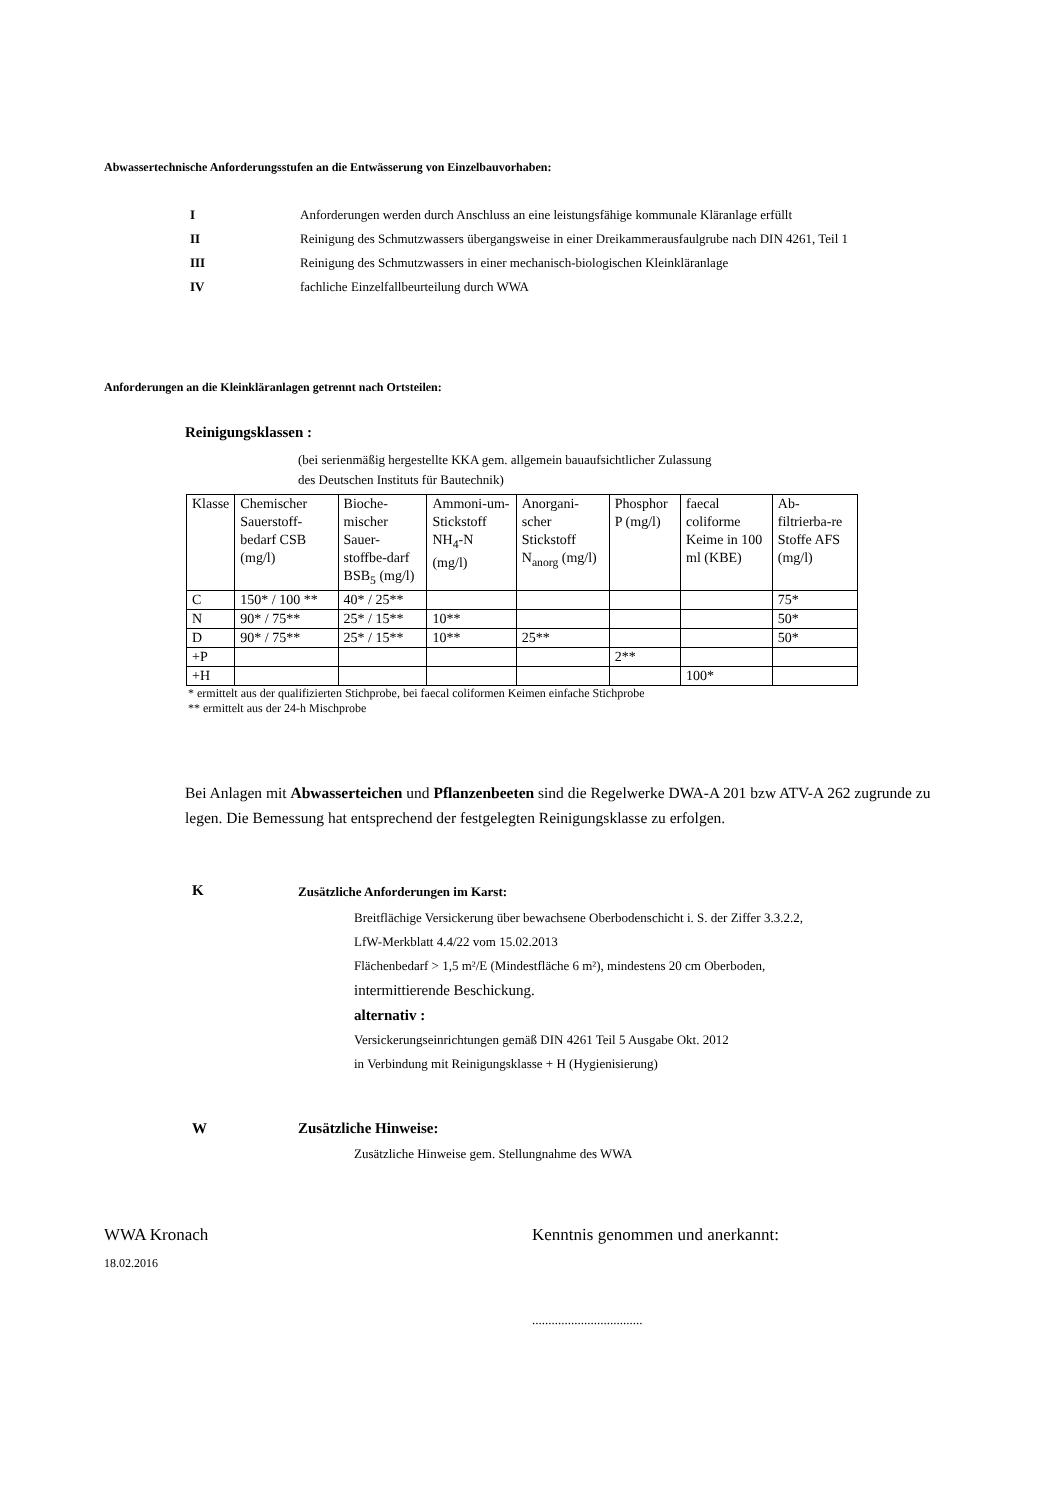Abwassertechnische Anforderungsstufen an die Entwässerung von Einzelbauvorhaben:
I Anforderungen werden durch Anschluss an eine leistungsfähige kommunale Kläranlage erfüllt
II Reinigung des Schmutzwassers übergangsweise in einer Dreikammerausfaulgrube nach DIN 4261, Teil 1
III Reinigung des Schmutzwassers in einer mechanisch-biologischen Kleinkläranlage
IV fachliche Einzelfallbeurteilung durch WWA
Anforderungen an die Kleinkläranlagen getrennt nach Ortsteilen:
Reinigungsklassen :
(bei serienmäßig hergestellte KKA gem. allgemein bauaufsichtlicher Zulassung
des Deutschen Instituts für Bautechnik)
| Klasse | Chemischer Sauerstoff-bedarf CSB (mg/l) | Bioche-mischer Sauer-stoffbe-darf BSB<sub>5</sub> (mg/l) | Ammoni-um-Stickstoff NH<sub>4</sub>-N (mg/l) | Anorgani-scher Stickstoff N<sub>anorg</sub> (mg/l) | Phosphor P (mg/l) | faecal coliforme Keime in 100 ml (KBE) | Ab-filtrierba-re Stoffe AFS (mg/l) |
| C | 150* / 100 ** | 40* / 25** | | | | | 75* |
| N | 90* / 75** | 25* / 15** | 10** | | | | 50* |
| D | 90* / 75** | 25* / 15** | 10** | 25** | | | 50* |
| +P | | | | | 2** | | |
| +H | | | | | | 100* | |
* ermittelt aus der qualifizierten Stichprobe, bei faecal coliformen Keimen einfache Stichprobe
** ermittelt aus der 24-h Mischprobe
Bei Anlagen mit Abwasserteichen und Pflanzenbeeten sind die Regelwerke DWA-A 201 bzw ATV-A 262 zugrunde zu legen. Die Bemessung hat entsprechend der festgelegten Reinigungsklasse zu erfolgen.
K
Zusätzliche Anforderungen im Karst:
Breitflächige Versickerung über bewachsene Oberbodenschicht i. S. der Ziffer 3.3.2.2,
LfW-Merkblatt 4.4/22 vom 15.02.2013
Flächenbedarf > 1,5 m²/E (Mindestfläche 6 m²), mindestens 20 cm Oberboden,
intermittierende Beschickung.
alternativ :
Versickerungseinrichtungen gemäß DIN 4261 Teil 5 Ausgabe Okt. 2012
in Verbindung mit Reinigungsklasse + H (Hygienisierung)
W Zusätzliche Hinweise:
Zusätzliche Hinweise gem. Stellungnahme des WWA
WWA Kronach
18.02.2016
Kenntnis genommen und anerkannt:
..................................